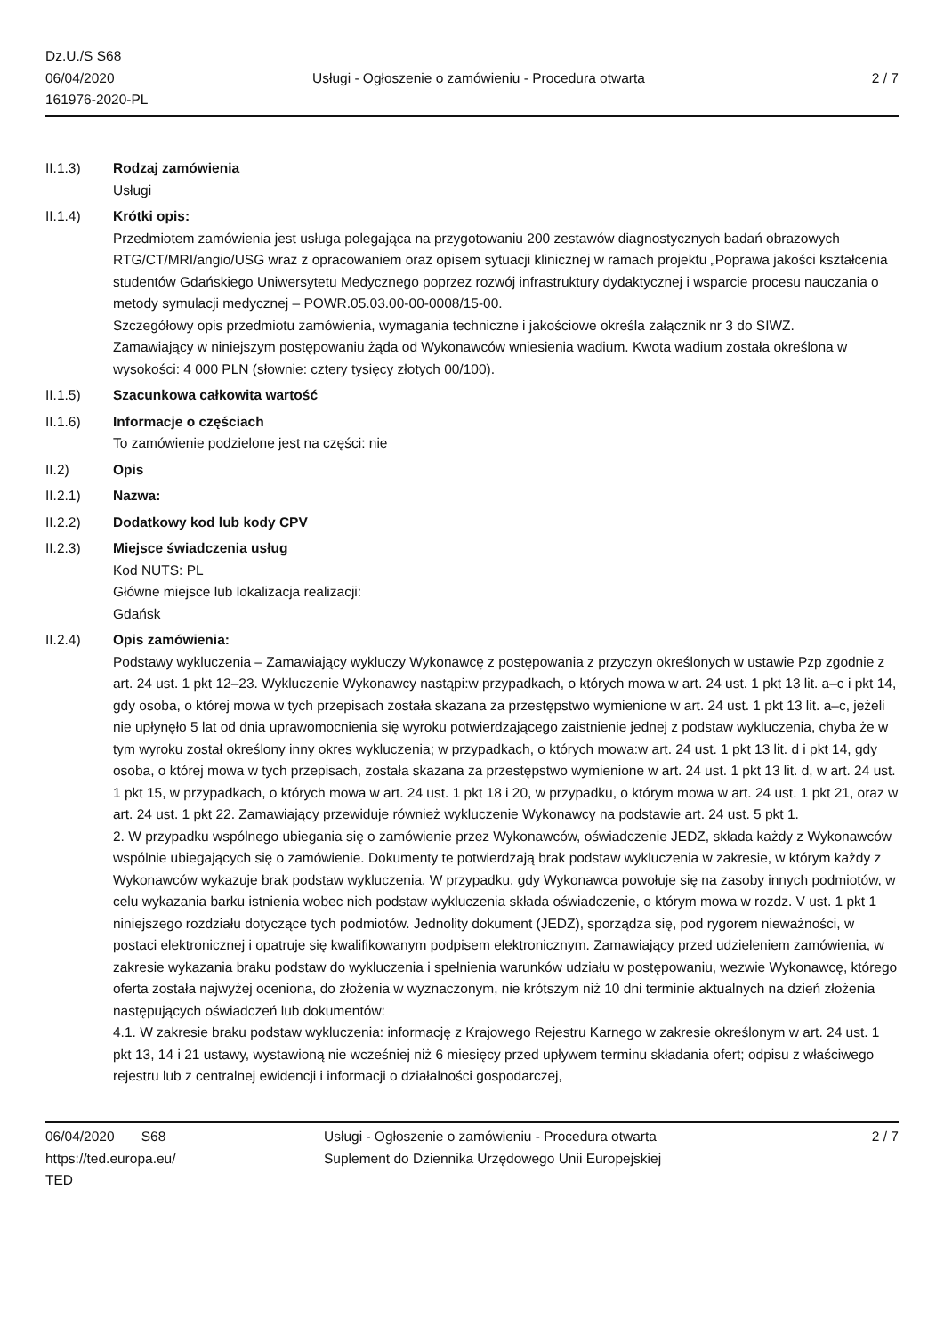Dz.U./S S68
06/04/2020
161976-2020-PL
Usługi - Ogłoszenie o zamówieniu - Procedura otwarta
2 / 7
II.1.3) Rodzaj zamówienia
Usługi
II.1.4) Krótki opis:
Przedmiotem zamówienia jest usługa polegająca na przygotowaniu 200 zestawów diagnostycznych badań obrazowych RTG/CT/MRI/angio/USG wraz z opracowaniem oraz opisem sytuacji klinicznej w ramach projektu „Poprawa jakości kształcenia studentów Gdańskiego Uniwersytetu Medycznego poprzez rozwój infrastruktury dydaktycznej i wsparcie procesu nauczania o metody symulacji medycznej – POWR.05.03.00-00-0008/15-00.
Szczegółowy opis przedmiotu zamówienia, wymagania techniczne i jakościowe określa załącznik nr 3 do SIWZ.
Zamawiający w niniejszym postępowaniu żąda od Wykonawców wniesienia wadium. Kwota wadium została określona w wysokości: 4 000 PLN (słownie: cztery tysięcy złotych 00/100).
II.1.5) Szacunkowa całkowita wartość
II.1.6) Informacje o częściach
To zamówienie podzielone jest na części: nie
II.2) Opis
II.2.1) Nazwa:
II.2.2) Dodatkowy kod lub kody CPV
II.2.3) Miejsce świadczenia usług
Kod NUTS: PL
Główne miejsce lub lokalizacja realizacji:
Gdańsk
II.2.4) Opis zamówienia:
Podstawy wykluczenia – Zamawiający wykluczy Wykonawcę z postępowania z przyczyn określonych w ustawie Pzp zgodnie z art. 24 ust. 1 pkt 12–23. Wykluczenie Wykonawcy nastąpi:w przypadkach, o których mowa w art. 24 ust. 1 pkt 13 lit. a–c i pkt 14, gdy osoba, o której mowa w tych przepisach została skazana za przestępstwo wymienione w art. 24 ust. 1 pkt 13 lit. a–c, jeżeli nie upłynęło 5 lat od dnia uprawomocnienia się wyroku potwierdzającego zaistnienie jednej z podstaw wykluczenia, chyba że w tym wyroku został określony inny okres wykluczenia; w przypadkach, o których mowa:w art. 24 ust. 1 pkt 13 lit. d i pkt 14, gdy osoba, o której mowa w tych przepisach, została skazana za przestępstwo wymienione w art. 24 ust. 1 pkt 13 lit. d, w art. 24 ust. 1 pkt 15, w przypadkach, o których mowa w art. 24 ust. 1 pkt 18 i 20, w przypadku, o którym mowa w art. 24 ust. 1 pkt 21, oraz w art. 24 ust. 1 pkt 22. Zamawiający przewiduje również wykluczenie Wykonawcy na podstawie art. 24 ust. 5 pkt 1.
2. W przypadku wspólnego ubiegania się o zamówienie przez Wykonawców, oświadczenie JEDZ, składa każdy z Wykonawców wspólnie ubiegających się o zamówienie. Dokumenty te potwierdzają brak podstaw wykluczenia w zakresie, w którym każdy z Wykonawców wykazuje brak podstaw wykluczenia. W przypadku, gdy Wykonawca powołuje się na zasoby innych podmiotów, w celu wykazania barku istnienia wobec nich podstaw wykluczenia składa oświadczenie, o którym mowa w rozdz. V ust. 1 pkt 1 niniejszego rozdziału dotyczące tych podmiotów. Jednolity dokument (JEDZ), sporządza się, pod rygorem nieważności, w postaci elektronicznej i opatruje się kwalifikowanym podpisem elektronicznym. Zamawiający przed udzieleniem zamówienia, w zakresie wykazania braku podstaw do wykluczenia i spełnienia warunków udziału w postępowaniu, wezwie Wykonawcę, którego oferta została najwyżej oceniona, do złożenia w wyznaczonym, nie krótszym niż 10 dni terminie aktualnych na dzień złożenia następujących oświadczeń lub dokumentów:
4.1. W zakresie braku podstaw wykluczenia: informację z Krajowego Rejestru Karnego w zakresie określonym w art. 24 ust. 1 pkt 13, 14 i 21 ustawy, wystawioną nie wcześniej niż 6 miesięcy przed upływem terminu składania ofert; odpisu z właściwego rejestru lub z centralnej ewidencji i informacji o działalności gospodarczej,
06/04/2020 S68
https://ted.europa.eu/
TED
Usługi - Ogłoszenie o zamówieniu - Procedura otwarta
Suplement do Dziennika Urzędowego Unii Europejskiej
2 / 7